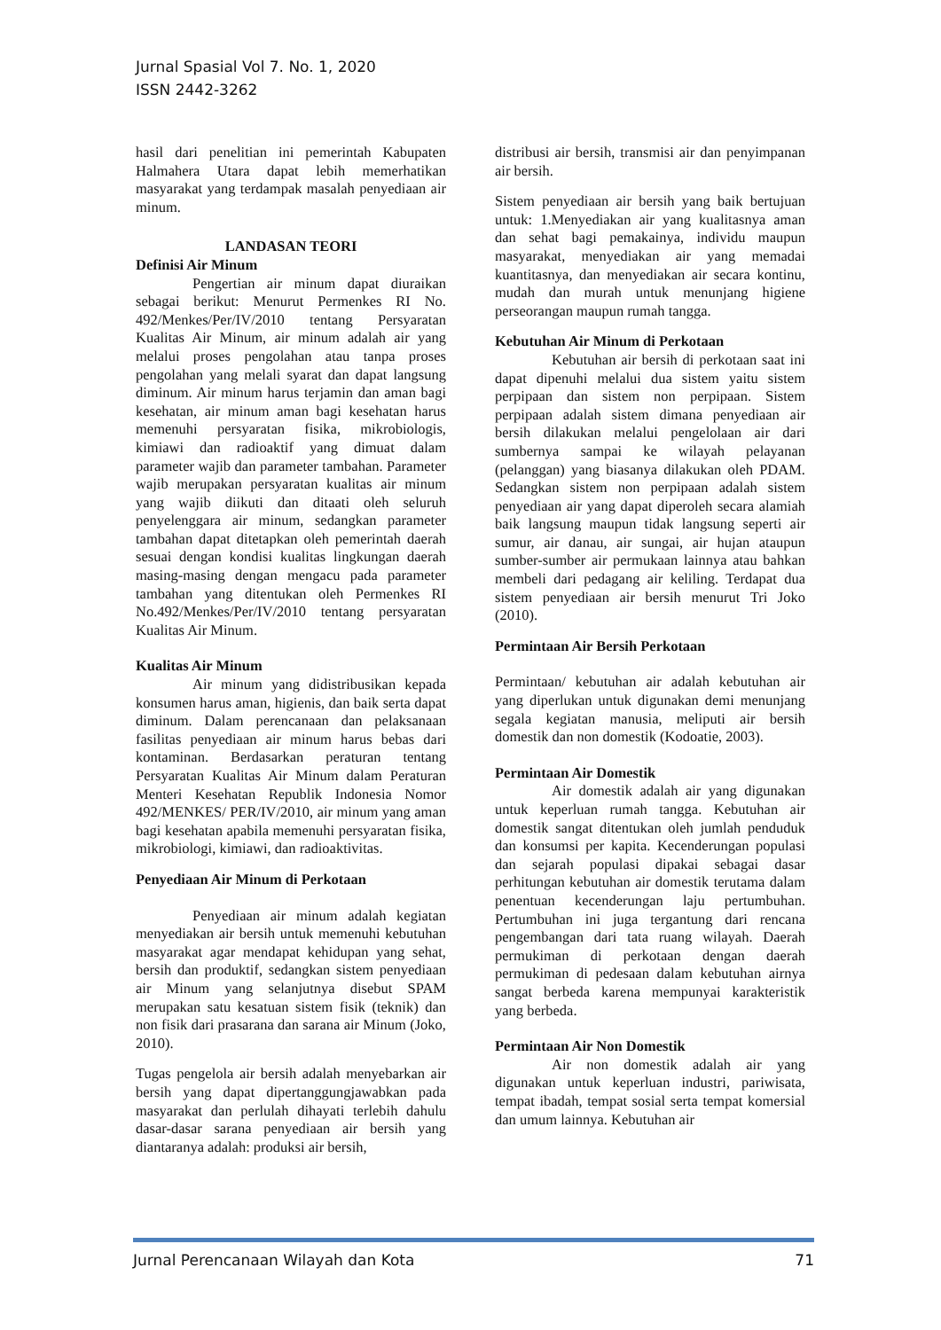Jurnal Spasial Vol 7. No. 1, 2020
ISSN 2442-3262
hasil dari penelitian ini pemerintah Kabupaten Halmahera Utara dapat lebih memerhatikan masyarakat yang terdampak masalah penyediaan air minum.
LANDASAN TEORI
Definisi Air Minum
Pengertian air minum dapat diuraikan sebagai berikut: Menurut Permenkes RI No. 492/Menkes/Per/IV/2010 tentang Persyaratan Kualitas Air Minum, air minum adalah air yang melalui proses pengolahan atau tanpa proses pengolahan yang melali syarat dan dapat langsung diminum. Air minum harus terjamin dan aman bagi kesehatan, air minum aman bagi kesehatan harus memenuhi persyaratan fisika, mikrobiologis, kimiawi dan radioaktif yang dimuat dalam parameter wajib dan parameter tambahan. Parameter wajib merupakan persyaratan kualitas air minum yang wajib diikuti dan ditaati oleh seluruh penyelenggara air minum, sedangkan parameter tambahan dapat ditetapkan oleh pemerintah daerah sesuai dengan kondisi kualitas lingkungan daerah masing-masing dengan mengacu pada parameter tambahan yang ditentukan oleh Permenkes RI No.492/Menkes/Per/IV/2010 tentang persyaratan Kualitas Air Minum.
Kualitas Air Minum
Air minum yang didistribusikan kepada konsumen harus aman, higienis, dan baik serta dapat diminum. Dalam perencanaan dan pelaksanaan fasilitas penyediaan air minum harus bebas dari kontaminan. Berdasarkan peraturan tentang Persyaratan Kualitas Air Minum dalam Peraturan Menteri Kesehatan Republik Indonesia Nomor 492/MENKES/ PER/IV/2010, air minum yang aman bagi kesehatan apabila memenuhi persyaratan fisika, mikrobiologi, kimiawi, dan radioaktivitas.
Penyediaan Air Minum di Perkotaan
Penyediaan air minum adalah kegiatan menyediakan air bersih untuk memenuhi kebutuhan masyarakat agar mendapat kehidupan yang sehat, bersih dan produktif, sedangkan sistem penyediaan air Minum yang selanjutnya disebut SPAM merupakan satu kesatuan sistem fisik (teknik) dan non fisik dari prasarana dan sarana air Minum (Joko, 2010).
Tugas pengelola air bersih adalah menyebarkan air bersih yang dapat dipertanggungjawabkan pada masyarakat dan perlulah dihayati terlebih dahulu dasar-dasar sarana penyediaan air bersih yang diantaranya adalah: produksi air bersih,
distribusi air bersih, transmisi air dan penyimpanan air bersih.
Sistem penyediaan air bersih yang baik bertujuan untuk: 1.Menyediakan air yang kualitasnya aman dan sehat bagi pemakainya, individu maupun masyarakat, menyediakan air yang memadai kuantitasnya, dan menyediakan air secara kontinu, mudah dan murah untuk menunjang higiene perseorangan maupun rumah tangga.
Kebutuhan Air Minum di Perkotaan
Kebutuhan air bersih di perkotaan saat ini dapat dipenuhi melalui dua sistem yaitu sistem perpipaan dan sistem non perpipaan. Sistem perpipaan adalah sistem dimana penyediaan air bersih dilakukan melalui pengelolaan air dari sumbernya sampai ke wilayah pelayanan (pelanggan) yang biasanya dilakukan oleh PDAM. Sedangkan sistem non perpipaan adalah sistem penyediaan air yang dapat diperoleh secara alamiah baik langsung maupun tidak langsung seperti air sumur, air danau, air sungai, air hujan ataupun sumber-sumber air permukaan lainnya atau bahkan membeli dari pedagang air keliling. Terdapat dua sistem penyediaan air bersih menurut Tri Joko (2010).
Permintaan Air Bersih Perkotaan
Permintaan/ kebutuhan air adalah kebutuhan air yang diperlukan untuk digunakan demi menunjang segala kegiatan manusia, meliputi air bersih domestik dan non domestik (Kodoatie, 2003).
Permintaan Air Domestik
Air domestik adalah air yang digunakan untuk keperluan rumah tangga. Kebutuhan air domestik sangat ditentukan oleh jumlah penduduk dan konsumsi per kapita. Kecenderungan populasi dan sejarah populasi dipakai sebagai dasar perhitungan kebutuhan air domestik terutama dalam penentuan kecenderungan laju pertumbuhan. Pertumbuhan ini juga tergantung dari rencana pengembangan dari tata ruang wilayah. Daerah permukiman di perkotaan dengan daerah permukiman di pedesaan dalam kebutuhan airnya sangat berbeda karena mempunyai karakteristik yang berbeda.
Permintaan Air Non Domestik
Air non domestik adalah air yang digunakan untuk keperluan industri, pariwisata, tempat ibadah, tempat sosial serta tempat komersial dan umum lainnya. Kebutuhan air
Jurnal Perencanaan Wilayah dan Kota 71